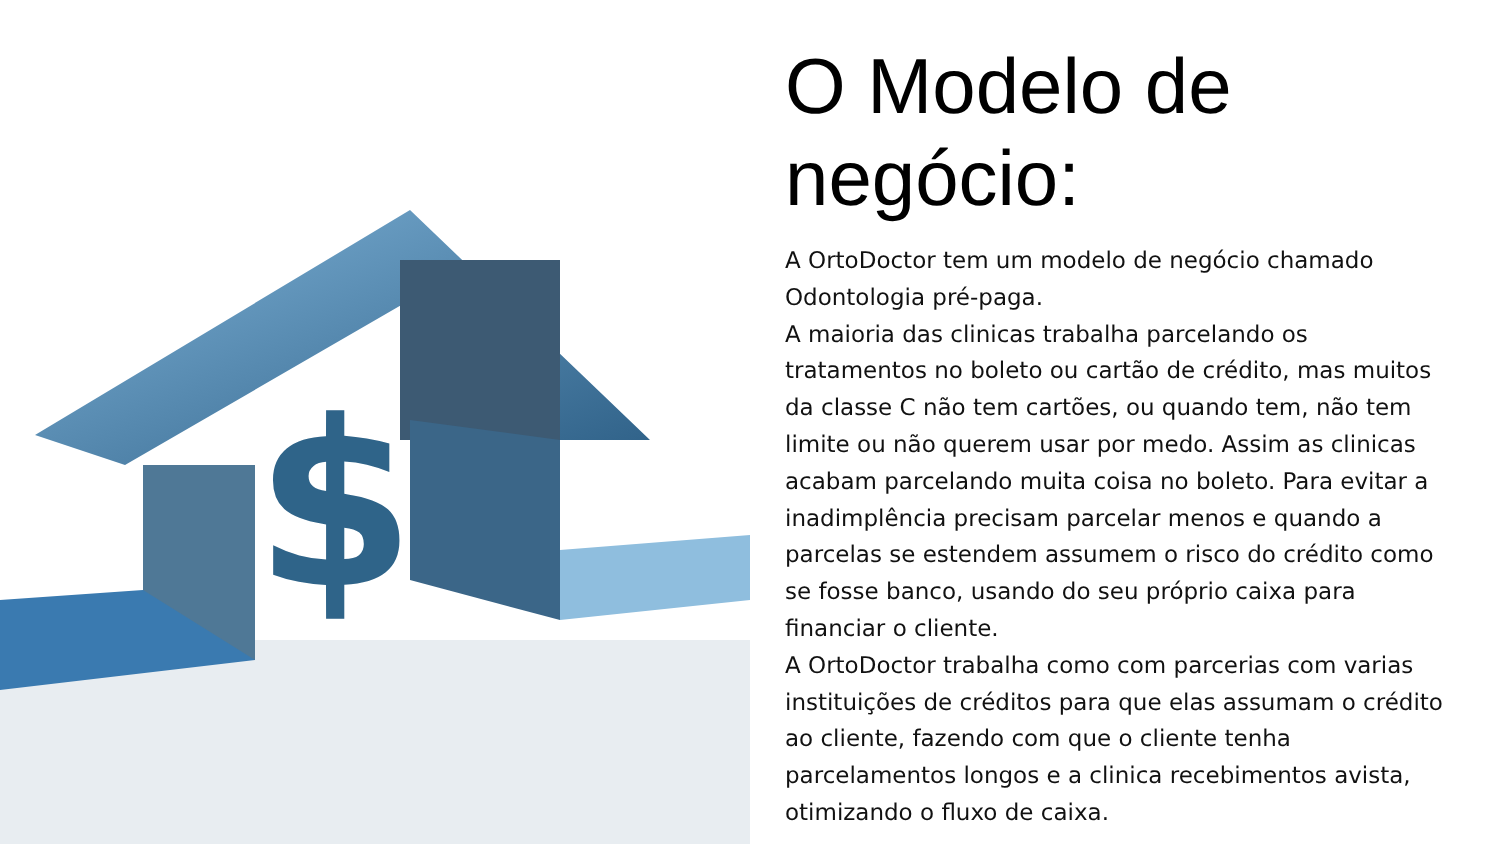$
O Modelo de negócio:
A OrtoDoctor tem um modelo de negócio chamado Odontologia pré-paga.
A maioria das clinicas trabalha parcelando os tratamentos no boleto ou cartão de crédito, mas muitos da classe C não tem cartões, ou quando tem, não tem limite ou não querem usar por medo. Assim as clinicas acabam parcelando muita coisa no boleto. Para evitar a inadimplência precisam parcelar menos e quando a parcelas se estendem assumem o risco do crédito como se fosse banco, usando do seu próprio caixa para financiar o cliente.
A OrtoDoctor trabalha como com parcerias com varias instituições de créditos para que elas assumam o crédito ao cliente, fazendo com que o cliente tenha parcelamentos longos e a clinica recebimentos avista, otimizando o fluxo de caixa.